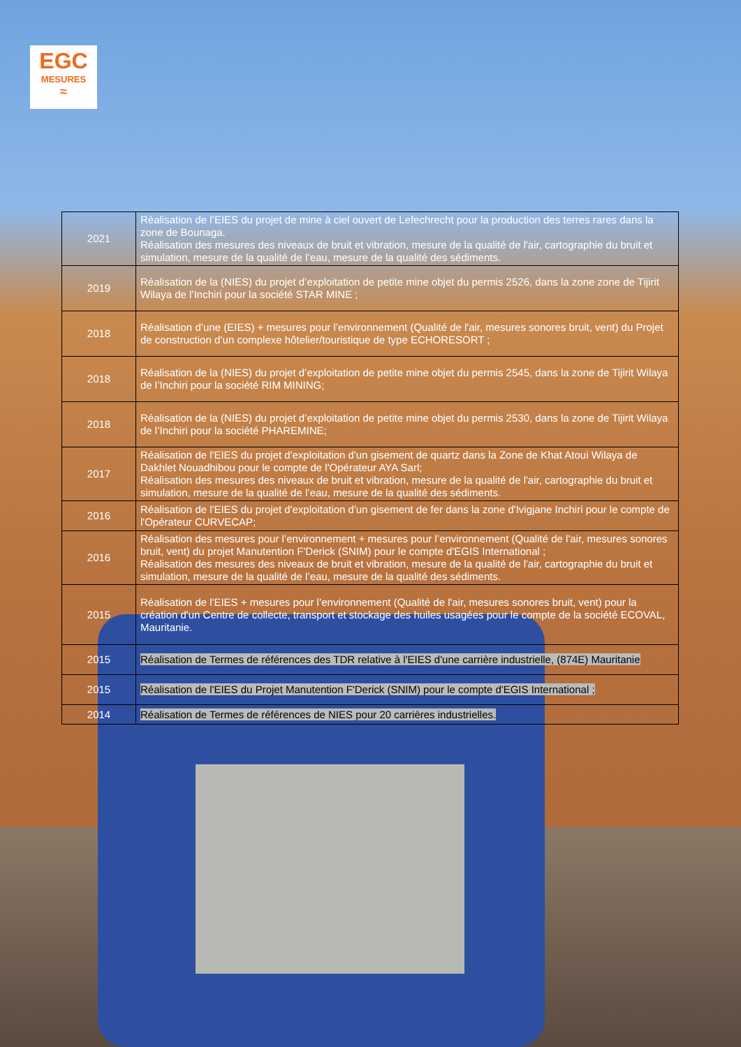EGC
MESURES
≈
| 2021 | Réalisation de l’EIES du projet de mine à ciel ouvert de Lefechrecht pour la production des terres rares dans la zone de Bounaga. Réalisation des mesures des niveaux de bruit et vibration, mesure de la qualité de l'air, cartographie du bruit et simulation, mesure de la qualité de l’eau, mesure de la qualité des sédiments. |
| 2019 | Réalisation de la (NIES) du projet d’exploitation de petite mine objet du permis 2526, dans la zone zone de Tijirit Wilaya de l’Inchiri pour la société STAR MINE ; |
| 2018 | Réalisation d’une (EIES) + mesures pour l’environnement (Qualité de l'air, mesures sonores bruit, vent) du Projet de construction d’un complexe hôtelier/touristique de type ECHORESORT ; |
| 2018 | Réalisation de la (NIES) du projet d’exploitation de petite mine objet du permis 2545, dans la zone de Tijirit Wilaya de l’Inchiri pour la société RIM MINING; |
| 2018 | Réalisation de la (NIES) du projet d’exploitation de petite mine objet du permis 2530, dans la zone de Tijirit Wilaya de l’Inchiri pour la société PHAREMINE; |
| 2017 | Réalisation de l'EIES du projet d'exploitation d'un gisement de quartz dans la Zone de Khat Atoui Wilaya de Dakhlet Nouadhibou pour le compte de l'Opérateur AYA Sarl; Réalisation des mesures des niveaux de bruit et vibration, mesure de la qualité de l'air, cartographie du bruit et simulation, mesure de la qualité de l’eau, mesure de la qualité des sédiments. |
| 2016 | Réalisation de l'EIES du projet d'exploitation d'un gisement de fer dans la zone d'Ivigjane Inchiri pour le compte de l'Opérateur CURVECAP; |
| 2016 | Réalisation des mesures pour l’environnement + mesures pour l’environnement (Qualité de l'air, mesures sonores bruit, vent) du projet Manutention F'Derick (SNIM) pour le compte d'EGIS International ; Réalisation des mesures des niveaux de bruit et vibration, mesure de la qualité de l'air, cartographie du bruit et simulation, mesure de la qualité de l’eau, mesure de la qualité des sédiments. |
| 2015 | Réalisation de l'EIES + mesures pour l’environnement (Qualité de l'air, mesures sonores bruit, vent) pour la création d'un Centre de collecte, transport et stockage des huiles usagées pour le compte de la société ECOVAL, Mauritanie. |
| 2015 | Réalisation de Termes de références des TDR relative à l'EIES d'une carrière industrielle, (874E) Mauritanie |
| 2015 | Réalisation de l'EIES du Projet Manutention F'Derick (SNIM) pour le compte d'EGIS International ; |
| 2014 | Réalisation de Termes de références de NIES pour 20 carrières industrielles. |